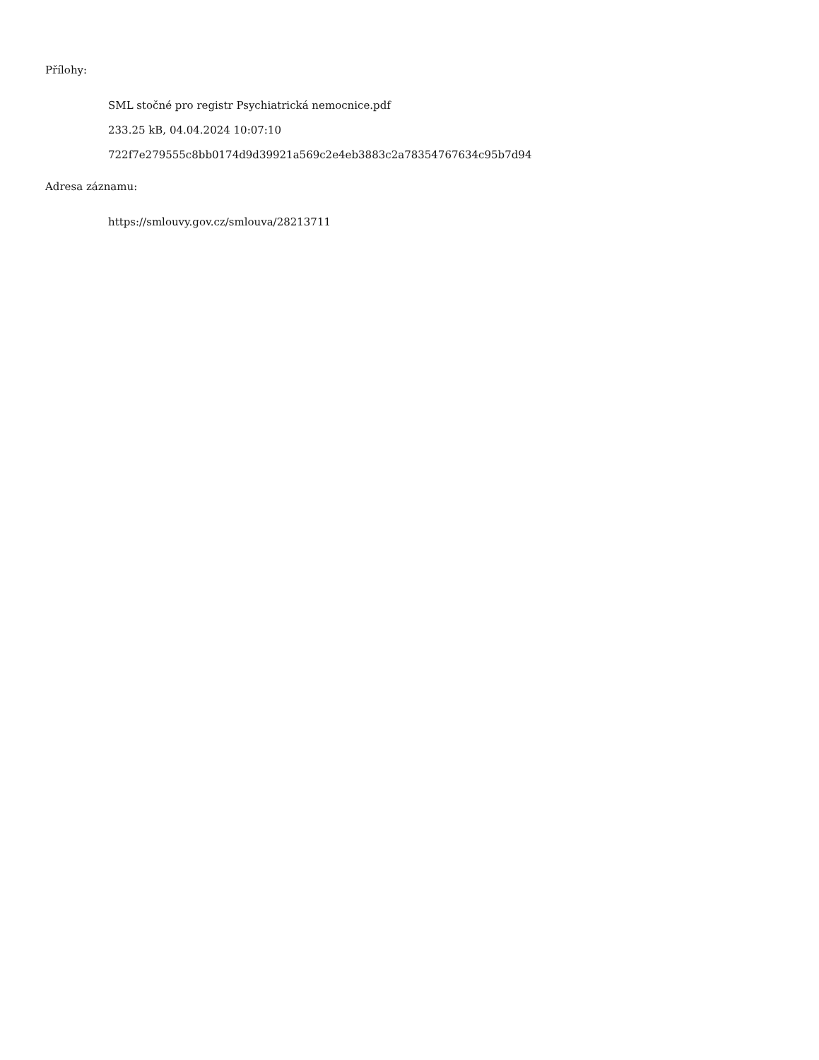Přílohy:
SML stočné pro registr Psychiatrická nemocnice.pdf
233.25 kB, 04.04.2024 10:07:10
722f7e279555c8bb0174d9d39921a569c2e4eb3883c2a78354767634c95b7d94
Adresa záznamu:
https://smlouvy.gov.cz/smlouva/28213711